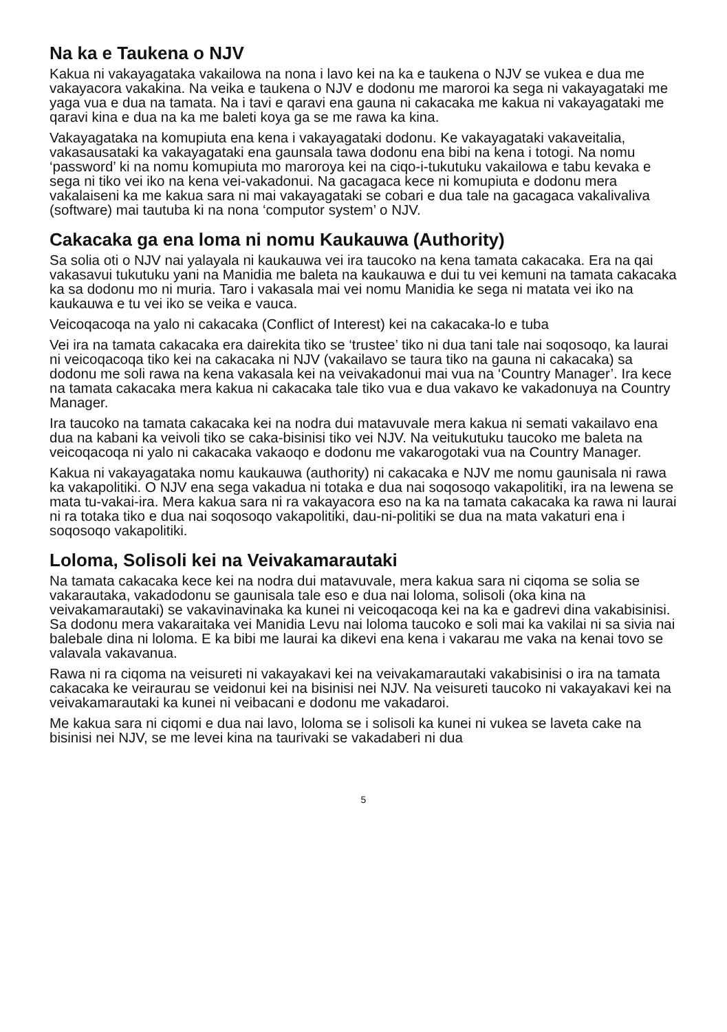Na ka e Taukena o NJV
Kakua ni vakayagataka vakailowa na nona i lavo kei na ka e taukena o NJV se vukea e dua me vakayacora vakakina. Na veika e taukena o NJV e dodonu me maroroi ka sega ni vakayagataki me yaga vua e dua na tamata. Na i tavi e qaravi ena gauna ni cakacaka me kakua ni vakayagataki me qaravi kina e dua na ka me baleti koya ga se me rawa ka kina.
Vakayagataka na komupiuta ena kena i vakayagataki dodonu. Ke vakayagataki vakaveitalia, vakasausataki ka vakayagataki ena gaunsala tawa dodonu ena bibi na kena i totogi. Na nomu ‘password’ ki na nomu komupiuta mo maroroya kei na ciqo-i-tukutuku vakailowa e tabu kevaka e sega ni tiko vei iko na kena vei-vakadonui. Na gacagaca kece ni komupiuta e dodonu mera vakalaiseni ka me kakua sara ni mai vakayagataki se cobari e dua tale na gacagaca vakalivaliva (software) mai tautuba ki na nona ‘computor system’ o NJV.
Cakacaka ga ena loma ni nomu Kaukauwa (Authority)
Sa solia oti o NJV nai yalayala ni kaukauwa vei ira taucoko na kena tamata cakacaka. Era na qai vakasavui tukutuku yani na Manidia me baleta na kaukauwa e dui tu vei kemuni na tamata cakacaka ka sa dodonu mo ni muria. Taro i vakasala mai vei nomu Manidia ke sega ni matata vei iko na kaukauwa e tu vei iko se veika e vauca.
Veicoqacoqa na yalo ni cakacaka (Conflict of Interest) kei na cakacaka-lo e tuba
Vei ira na tamata cakacaka era dairekita tiko se ‘trustee’ tiko ni dua tani tale nai soqosoqo, ka laurai ni veicoqacoqa tiko kei na cakacaka ni NJV (vakailavo se taura tiko na gauna ni cakacaka) sa dodonu me soli rawa na kena vakasala kei na veivakadonui mai vua na ‘Country Manager’. Ira kece na tamata cakacaka mera kakua ni cakacaka tale tiko vua e dua vakavo ke vakadonuya na Country Manager.
Ira taucoko na tamata cakacaka kei na nodra dui matavuvale mera kakua ni semati vakailavo ena dua na kabani ka veivoli tiko se caka-bisinisi tiko vei NJV. Na veitukutuku taucoko me baleta na veicoqacoqa ni yalo ni cakacaka vakaoqo e dodonu me vakarogotaki vua na Country Manager.
Kakua ni vakayagataka nomu kaukauwa (authority) ni cakacaka e NJV me nomu gaunisala ni rawa ka vakapolitiki. O NJV ena sega vakadua ni totaka e dua nai soqosoqo vakapolitiki, ira na lewena se mata tu-vakai-ira. Mera kakua sara ni ra vakayacora eso na ka na tamata cakacaka ka rawa ni laurai ni ra totaka tiko e dua nai soqosoqo vakapolitiki, dau-ni-politiki se dua na mata vakaturi ena i soqosoqo vakapolitiki.
Loloma, Solisoli kei na Veivakamarautaki
Na tamata cakacaka kece kei na nodra dui matavuvale, mera kakua sara ni ciqoma se solia se vakarautaka, vakadodonu se gaunisala tale eso e dua nai loloma, solisoli (oka kina na veivakamarautaki) se vakavinavinaka ka kunei ni veicoqacoqa kei na ka e gadrevi dina vakabisinisi. Sa dodonu mera vakaraitaka vei Manidia Levu nai loloma taucoko e soli mai ka vakilai ni sa sivia nai balebale dina ni loloma. E ka bibi me laurai ka dikevi ena kena i vakarau me vaka na kenai tovo se valavala vakavanua.
Rawa ni ra ciqoma na veisureti ni vakayakavi kei na veivakamarautaki vakabisinisi o ira na tamata cakacaka ke veiraurau se veidonui kei na bisinisi nei NJV. Na veisureti taucoko ni vakayakavi kei na veivakamarautaki ka kunei ni veibacani e dodonu me vakadaroi.
Me kakua sara ni ciqomi e dua nai lavo, loloma se i solisoli ka kunei ni vukea se laveta cake na bisinisi nei NJV, se me levei kina na taurivaki se vakadaberi ni dua
5